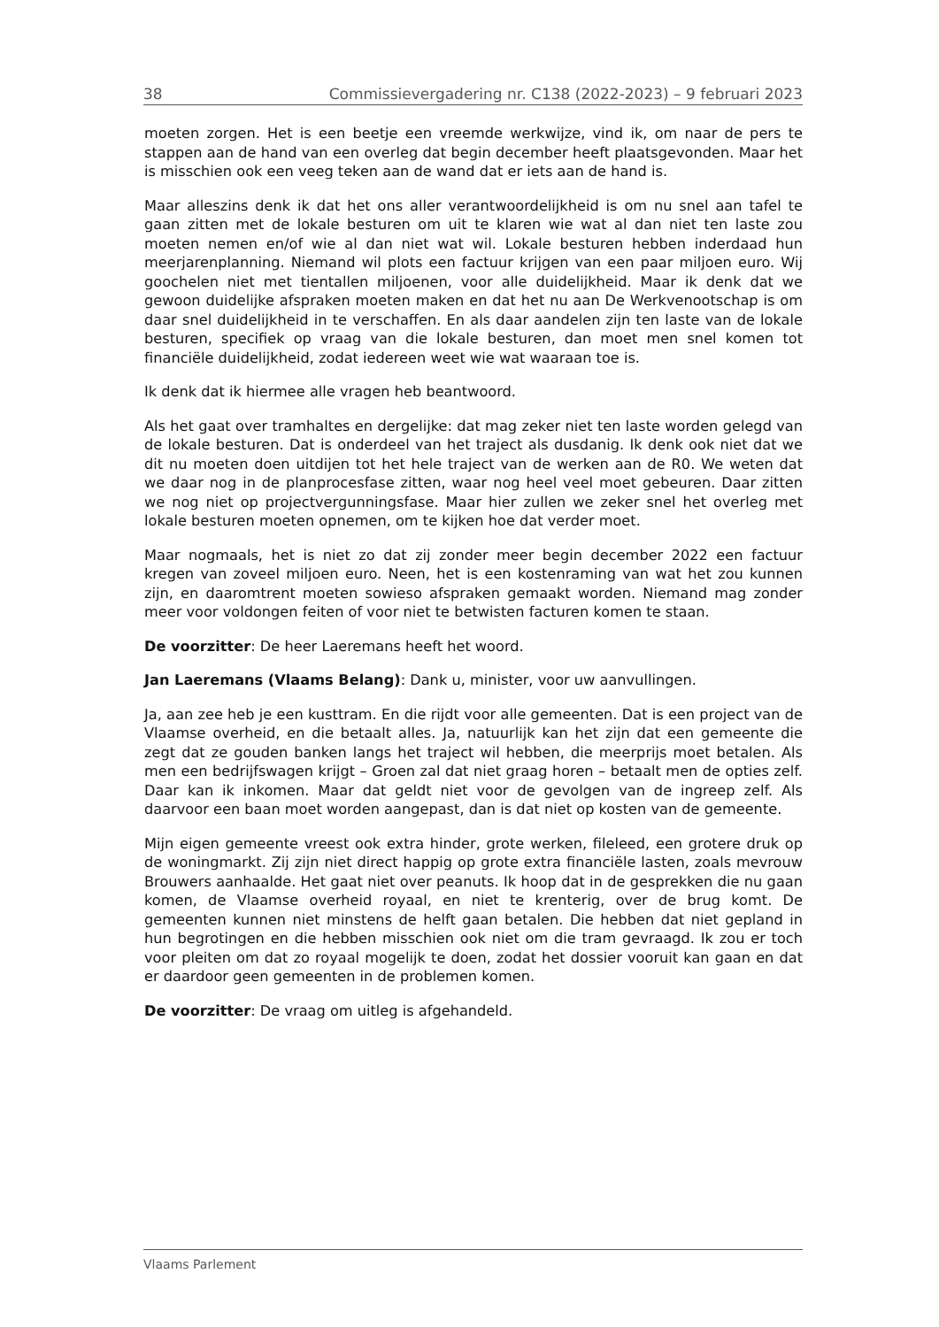38 Commissievergadering nr. C138 (2022-2023) – 9 februari 2023
moeten zorgen. Het is een beetje een vreemde werkwijze, vind ik, om naar de pers te stappen aan de hand van een overleg dat begin december heeft plaatsgevonden. Maar het is misschien ook een veeg teken aan de wand dat er iets aan de hand is.
Maar alleszins denk ik dat het ons aller verantwoordelijkheid is om nu snel aan tafel te gaan zitten met de lokale besturen om uit te klaren wie wat al dan niet ten laste zou moeten nemen en/of wie al dan niet wat wil. Lokale besturen hebben inderdaad hun meerjarenplanning. Niemand wil plots een factuur krijgen van een paar miljoen euro. Wij goochelen niet met tientallen miljoenen, voor alle duidelijkheid. Maar ik denk dat we gewoon duidelijke afspraken moeten maken en dat het nu aan De Werkvenootschap is om daar snel duidelijkheid in te verschaffen. En als daar aandelen zijn ten laste van de lokale besturen, specifiek op vraag van die lokale besturen, dan moet men snel komen tot financiële duidelijkheid, zodat iedereen weet wie wat waaraan toe is.
Ik denk dat ik hiermee alle vragen heb beantwoord.
Als het gaat over tramhaltes en dergelijke: dat mag zeker niet ten laste worden gelegd van de lokale besturen. Dat is onderdeel van het traject als dusdanig. Ik denk ook niet dat we dit nu moeten doen uitdijen tot het hele traject van de werken aan de R0. We weten dat we daar nog in de planprocesfase zitten, waar nog heel veel moet gebeuren. Daar zitten we nog niet op projectvergunningsfase. Maar hier zullen we zeker snel het overleg met lokale besturen moeten opnemen, om te kijken hoe dat verder moet.
Maar nogmaals, het is niet zo dat zij zonder meer begin december 2022 een factuur kregen van zoveel miljoen euro. Neen, het is een kostenraming van wat het zou kunnen zijn, en daaromtrent moeten sowieso afspraken gemaakt worden. Niemand mag zonder meer voor voldongen feiten of voor niet te betwisten facturen komen te staan.
De voorzitter: De heer Laeremans heeft het woord.
Jan Laeremans (Vlaams Belang): Dank u, minister, voor uw aanvullingen.
Ja, aan zee heb je een kusttram. En die rijdt voor alle gemeenten. Dat is een project van de Vlaamse overheid, en die betaalt alles. Ja, natuurlijk kan het zijn dat een gemeente die zegt dat ze gouden banken langs het traject wil hebben, die meerprijs moet betalen. Als men een bedrijfswagen krijgt – Groen zal dat niet graag horen – betaalt men de opties zelf. Daar kan ik inkomen. Maar dat geldt niet voor de gevolgen van de ingreep zelf. Als daarvoor een baan moet worden aangepast, dan is dat niet op kosten van de gemeente.
Mijn eigen gemeente vreest ook extra hinder, grote werken, fileleed, een grotere druk op de woningmarkt. Zij zijn niet direct happig op grote extra financiële lasten, zoals mevrouw Brouwers aanhaalde. Het gaat niet over peanuts. Ik hoop dat in de gesprekken die nu gaan komen, de Vlaamse overheid royaal, en niet te krenterig, over de brug komt. De gemeenten kunnen niet minstens de helft gaan betalen. Die hebben dat niet gepland in hun begrotingen en die hebben misschien ook niet om die tram gevraagd. Ik zou er toch voor pleiten om dat zo royaal mogelijk te doen, zodat het dossier vooruit kan gaan en dat er daardoor geen gemeenten in de problemen komen.
De voorzitter: De vraag om uitleg is afgehandeld.
Vlaams Parlement